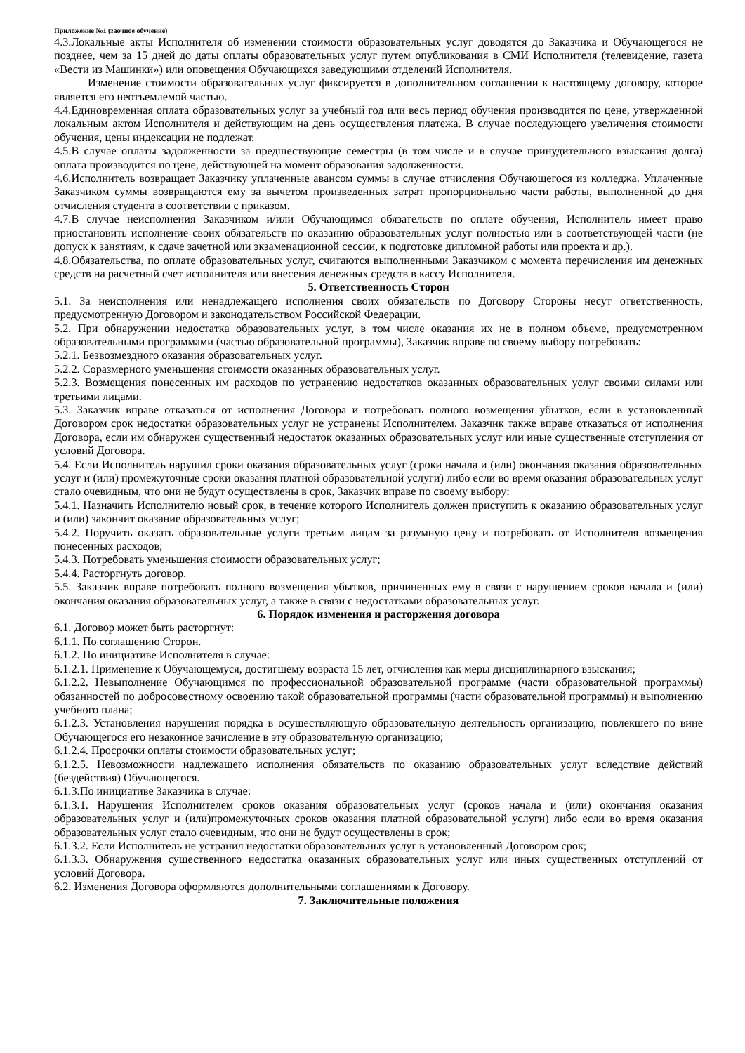Приложение №1 (заочное обучение)
4.3.Локальные акты Исполнителя об изменении стоимости образовательных услуг доводятся до Заказчика и Обучающегося не позднее, чем за 15 дней до даты оплаты образовательных услуг путем опубликования в СМИ Исполнителя (телевидение, газета «Вести из Машинки») или оповещения Обучающихся заведующими отделений Исполнителя.
Изменение стоимости образовательных услуг фиксируется в дополнительном соглашении к настоящему договору, которое является его неотъемлемой частью.
4.4.Единовременная оплата образовательных услуг за учебный год или весь период обучения производится по цене, утвержденной локальным актом Исполнителя и действующим на день осуществления платежа. В случае последующего увеличения стоимости обучения, цены индексации не подлежат.
4.5.В случае оплаты задолженности за предшествующие семестры (в том числе и в случае принудительного взыскания долга) оплата производится по цене, действующей на момент образования задолженности.
4.6.Исполнитель возвращает Заказчику уплаченные авансом суммы в случае отчисления Обучающегося из колледжа. Уплаченные Заказчиком суммы возвращаются ему за вычетом произведенных затрат пропорционально части работы, выполненной до дня отчисления студента в соответствии с приказом.
4.7.В случае неисполнения Заказчиком и/или Обучающимся обязательств по оплате обучения, Исполнитель имеет право приостановить исполнение своих обязательств по оказанию образовательных услуг полностью или в соответствующей части (не допуск к занятиям, к сдаче зачетной или экзаменационной сессии, к подготовке дипломной работы или проекта и др.).
4.8.Обязательства, по оплате образовательных услуг, считаются выполненными Заказчиком с момента перечисления им денежных средств на расчетный счет исполнителя или внесения денежных средств в кассу Исполнителя.
5. Ответственность Сторон
5.1. За неисполнения или ненадлежащего исполнения своих обязательств по Договору Стороны несут ответственность, предусмотренную Договором и законодательством Российской Федерации.
5.2. При обнаружении недостатка образовательных услуг, в том числе оказания их не в полном объеме, предусмотренном образовательными программами (частью образовательной программы), Заказчик вправе по своему выбору потребовать:
5.2.1. Безвозмездного оказания образовательных услуг.
5.2.2. Соразмерного уменьшения стоимости оказанных образовательных услуг.
5.2.3. Возмещения понесенных им расходов по устранению недостатков оказанных образовательных услуг своими силами или третьими лицами.
5.3. Заказчик вправе отказаться от исполнения Договора и потребовать полного возмещения убытков, если в установленный Договором срок недостатки образовательных услуг не устранены Исполнителем. Заказчик также вправе отказаться от исполнения Договора, если им обнаружен существенный недостаток оказанных образовательных услуг или иные существенные отступления от условий Договора.
5.4. Если Исполнитель нарушил сроки оказания образовательных услуг (сроки начала и (или) окончания оказания образовательных услуг и (или) промежуточные сроки оказания платной образовательной услуги) либо если во время оказания образовательных услуг стало очевидным, что они не будут осуществлены в срок, Заказчик вправе по своему выбору:
5.4.1. Назначить Исполнителю новый срок, в течение которого Исполнитель должен приступить к оказанию образовательных услуг и (или) закончит оказание образовательных услуг;
5.4.2. Поручить оказать образовательные услуги третьим лицам за разумную цену и потребовать от Исполнителя возмещения понесенных расходов;
5.4.3. Потребовать уменьшения стоимости образовательных услуг;
5.4.4. Расторгнуть договор.
5.5. Заказчик вправе потребовать полного возмещения убытков, причиненных ему в связи с нарушением сроков начала и (или) окончания оказания образовательных услуг, а также в связи с недостатками образовательных услуг.
6. Порядок изменения и расторжения договора
6.1. Договор может быть расторгнут:
6.1.1. По соглашению Сторон.
6.1.2. По инициативе Исполнителя в случае:
6.1.2.1. Применение к Обучающемуся, достигшему возраста 15 лет, отчисления как меры дисциплинарного взыскания;
6.1.2.2. Невыполнение Обучающимся по профессиональной образовательной программе (части образовательной программы) обязанностей по добросовестному освоению такой образовательной программы (части образовательной программы) и выполнению учебного плана;
6.1.2.3. Установления нарушения порядка в осуществляющую образовательную деятельность организацию, повлекшего по вине Обучающегося его незаконное зачисление в эту образовательную организацию;
6.1.2.4. Просрочки оплаты стоимости образовательных услуг;
6.1.2.5. Невозможности надлежащего исполнения обязательств по оказанию образовательных услуг вследствие действий (бездействия) Обучающегося.
6.1.3.По инициативе Заказчика в случае:
6.1.3.1. Нарушения Исполнителем сроков оказания образовательных услуг (сроков начала и (или) окончания оказания образовательных услуг и (или)промежуточных сроков оказания платной образовательной услуги) либо если во время оказания образовательных услуг стало очевидным, что они не будут осуществлены в срок;
6.1.3.2. Если Исполнитель не устранил недостатки образовательных услуг в установленный Договором срок;
6.1.3.3. Обнаружения существенного недостатка оказанных образовательных услуг или иных существенных отступлений от условий Договора.
6.2. Изменения Договора оформляются дополнительными соглашениями к Договору.
7. Заключительные положения